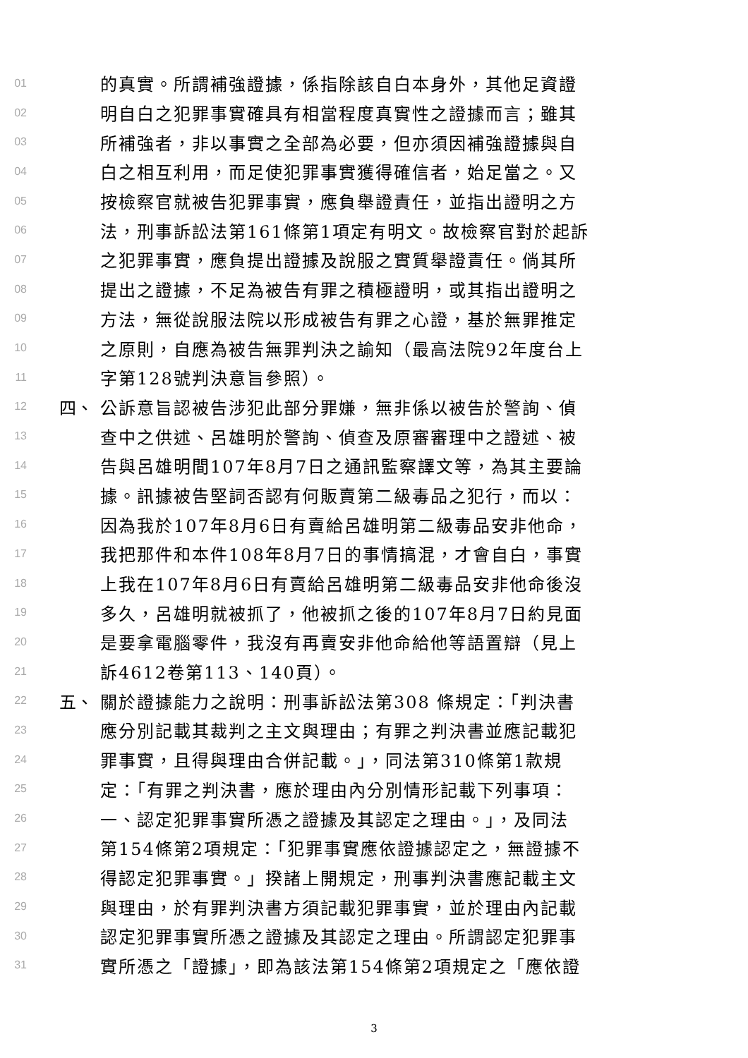01 的真實。所謂補強證據，係指除該自白本身外，其他足資證
02 明自白之犯罪事實確具有相當程度真實性之證據而言；雖其
03 所補強者，非以事實之全部為必要，但亦須因補強證據與自
04 白之相互利用，而足使犯罪事實獲得確信者，始足當之。又
05 按檢察官就被告犯罪事實，應負舉證責任，並指出證明之方
06 法，刑事訴訟法第161條第1項定有明文。故檢察官對於起訴
07 之犯罪事實，應負提出證據及說服之實質舉證責任。倘其所
08 提出之證據，不足為被告有罪之積極證明，或其指出證明之
09 方法，無從說服法院以形成被告有罪之心證，基於無罪推定
10 之原則，自應為被告無罪判決之諭知（最高法院92年度台上
11 字第128號判決意旨參照）。
12 四、 公訴意旨認被告涉犯此部分罪嫌，無非係以被告於警詢、偵
13 查中之供述、呂雄明於警詢、偵查及原審審理中之證述、被
14 告與呂雄明間107年8月7日之通訊監察譯文等，為其主要論
15 據。訊據被告堅詞否認有何販賣第二級毒品之犯行，而以：
16 因為我於107年8月6日有賣給呂雄明第二級毒品安非他命，
17 我把那件和本件108年8月7日的事情搞混，才會自白，事實
18 上我在107年8月6日有賣給呂雄明第二級毒品安非他命後沒
19 多久，呂雄明就被抓了，他被抓之後的107年8月7日約見面
20 是要拿電腦零件，我沒有再賣安非他命給他等語置辯（見上
21 訴4612卷第113、140頁）。
22 五、 關於證據能力之說明：刑事訴訟法第308 條規定：「判決書
23 應分別記載其裁判之主文與理由；有罪之判決書並應記載犯
24 罪事實，且得與理由合併記載。」，同法第310條第1款規
25 定：「有罪之判決書，應於理由內分別情形記載下列事項：
26 一、認定犯罪事實所憑之證據及其認定之理由。」，及同法
27 第154條第2項規定：「犯罪事實應依證據認定之，無證據不
28 得認定犯罪事實。」揆諸上開規定，刑事判決書應記載主文
29 與理由，於有罪判決書方須記載犯罪事實，並於理由內記載
30 認定犯罪事實所憑之證據及其認定之理由。所謂認定犯罪事
31 實所憑之「證據」，即為該法第154條第2項規定之「應依證
3